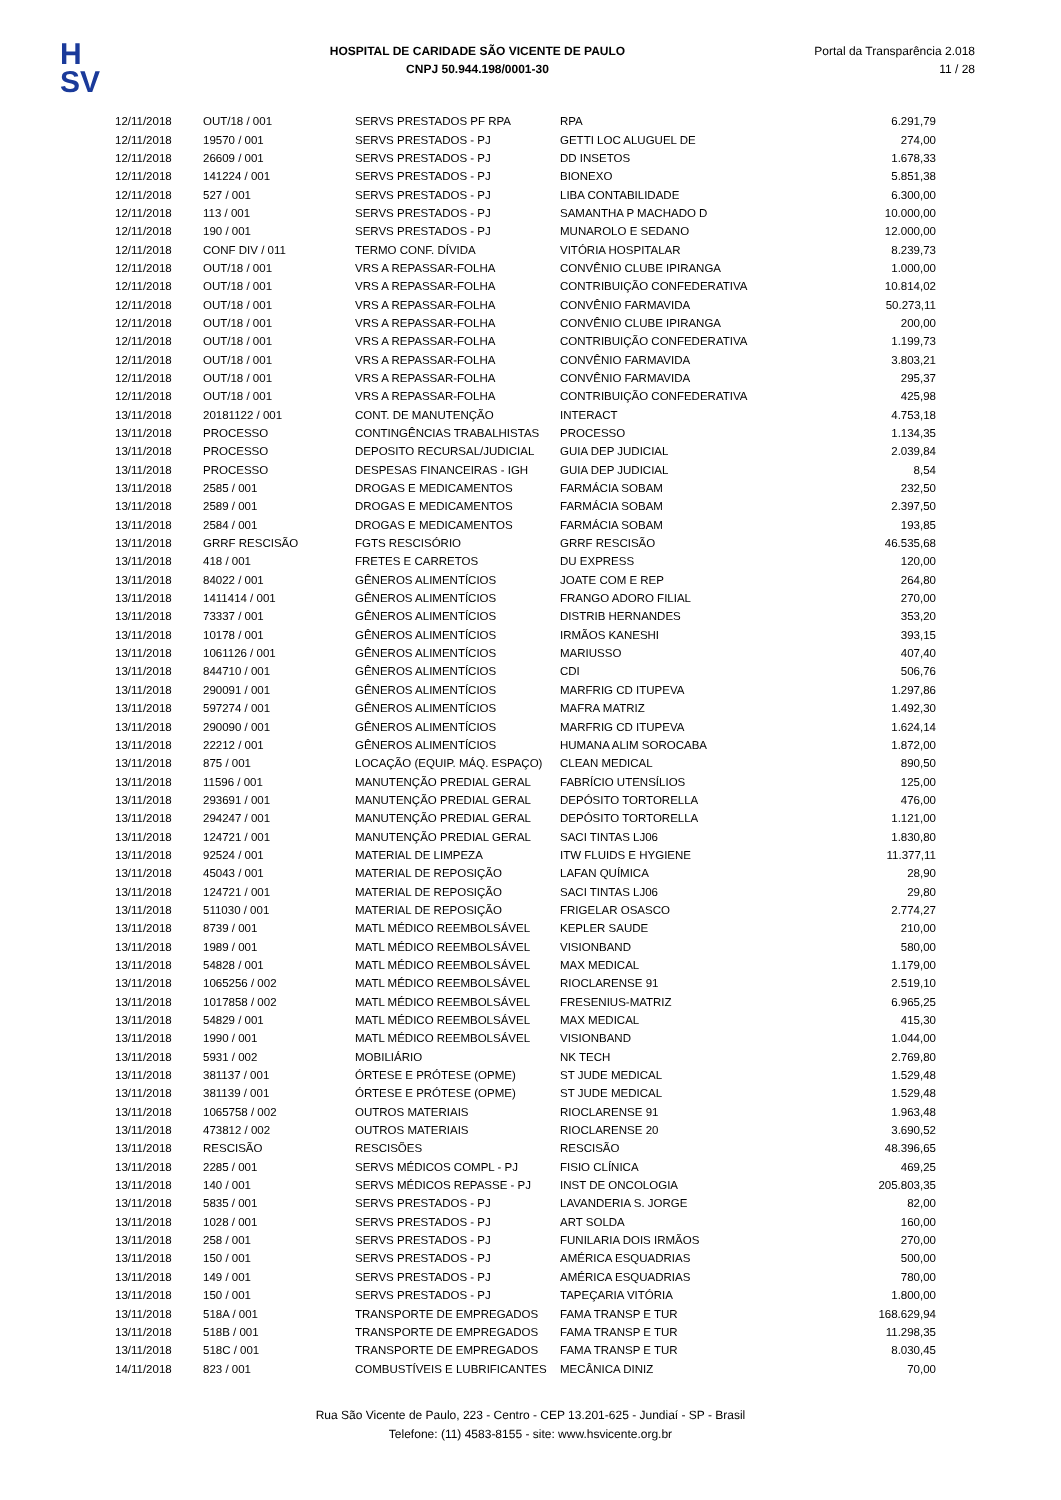H
SV
HOSPITAL DE CARIDADE SÃO VICENTE DE PAULO
CNPJ 50.944.198/0001-30
Portal da Transparência 2.018
11 / 28
| 12/11/2018 | OUT/18 / 001 | SERVS PRESTADOS PF RPA | RPA | 6.291,79 |
| 12/11/2018 | 19570 / 001 | SERVS PRESTADOS - PJ | GETTI LOC ALUGUEL DE | 274,00 |
| 12/11/2018 | 26609 / 001 | SERVS PRESTADOS - PJ | DD INSETOS | 1.678,33 |
| 12/11/2018 | 141224 / 001 | SERVS PRESTADOS - PJ | BIONEXO | 5.851,38 |
| 12/11/2018 | 527 / 001 | SERVS PRESTADOS - PJ | LIBA CONTABILIDADE | 6.300,00 |
| 12/11/2018 | 113 / 001 | SERVS PRESTADOS - PJ | SAMANTHA P MACHADO D | 10.000,00 |
| 12/11/2018 | 190 / 001 | SERVS PRESTADOS - PJ | MUNAROLO E SEDANO | 12.000,00 |
| 12/11/2018 | CONF DIV / 011 | TERMO CONF. DÍVIDA | VITÓRIA HOSPITALAR | 8.239,73 |
| 12/11/2018 | OUT/18 / 001 | VRS A REPASSAR-FOLHA | CONVÊNIO CLUBE IPIRANGA | 1.000,00 |
| 12/11/2018 | OUT/18 / 001 | VRS A REPASSAR-FOLHA | CONTRIBUIÇÃO CONFEDERATIVA | 10.814,02 |
| 12/11/2018 | OUT/18 / 001 | VRS A REPASSAR-FOLHA | CONVÊNIO FARMAVIDA | 50.273,11 |
| 12/11/2018 | OUT/18 / 001 | VRS A REPASSAR-FOLHA | CONVÊNIO CLUBE IPIRANGA | 200,00 |
| 12/11/2018 | OUT/18 / 001 | VRS A REPASSAR-FOLHA | CONTRIBUIÇÃO CONFEDERATIVA | 1.199,73 |
| 12/11/2018 | OUT/18 / 001 | VRS A REPASSAR-FOLHA | CONVÊNIO FARMAVIDA | 3.803,21 |
| 12/11/2018 | OUT/18 / 001 | VRS A REPASSAR-FOLHA | CONVÊNIO FARMAVIDA | 295,37 |
| 12/11/2018 | OUT/18 / 001 | VRS A REPASSAR-FOLHA | CONTRIBUIÇÃO CONFEDERATIVA | 425,98 |
| 13/11/2018 | 20181122 / 001 | CONT. DE MANUTENÇÃO | INTERACT | 4.753,18 |
| 13/11/2018 | PROCESSO | CONTINGÊNCIAS TRABALHISTAS | PROCESSO | 1.134,35 |
| 13/11/2018 | PROCESSO | DEPOSITO RECURSAL/JUDICIAL | GUIA DEP JUDICIAL | 2.039,84 |
| 13/11/2018 | PROCESSO | DESPESAS FINANCEIRAS - IGH | GUIA DEP JUDICIAL | 8,54 |
| 13/11/2018 | 2585 / 001 | DROGAS E MEDICAMENTOS | FARMÁCIA SOBAM | 232,50 |
| 13/11/2018 | 2589 / 001 | DROGAS E MEDICAMENTOS | FARMÁCIA SOBAM | 2.397,50 |
| 13/11/2018 | 2584 / 001 | DROGAS E MEDICAMENTOS | FARMÁCIA SOBAM | 193,85 |
| 13/11/2018 | GRRF RESCISÃO | FGTS RESCISÓRIO | GRRF RESCISÃO | 46.535,68 |
| 13/11/2018 | 418 / 001 | FRETES E CARRETOS | DU EXPRESS | 120,00 |
| 13/11/2018 | 84022 / 001 | GÊNEROS ALIMENTÍCIOS | JOATE COM E REP | 264,80 |
| 13/11/2018 | 1411414 / 001 | GÊNEROS ALIMENTÍCIOS | FRANGO ADORO FILIAL | 270,00 |
| 13/11/2018 | 73337 / 001 | GÊNEROS ALIMENTÍCIOS | DISTRIB HERNANDES | 353,20 |
| 13/11/2018 | 10178 / 001 | GÊNEROS ALIMENTÍCIOS | IRMÃOS KANESHI | 393,15 |
| 13/11/2018 | 1061126 / 001 | GÊNEROS ALIMENTÍCIOS | MARIUSSO | 407,40 |
| 13/11/2018 | 844710 / 001 | GÊNEROS ALIMENTÍCIOS | CDI | 506,76 |
| 13/11/2018 | 290091 / 001 | GÊNEROS ALIMENTÍCIOS | MARFRIG CD ITUPEVA | 1.297,86 |
| 13/11/2018 | 597274 / 001 | GÊNEROS ALIMENTÍCIOS | MAFRA MATRIZ | 1.492,30 |
| 13/11/2018 | 290090 / 001 | GÊNEROS ALIMENTÍCIOS | MARFRIG CD ITUPEVA | 1.624,14 |
| 13/11/2018 | 22212 / 001 | GÊNEROS ALIMENTÍCIOS | HUMANA ALIM SOROCABA | 1.872,00 |
| 13/11/2018 | 875 / 001 | LOCAÇÃO (EQUIP. MÁQ. ESPAÇO) | CLEAN MEDICAL | 890,50 |
| 13/11/2018 | 11596 / 001 | MANUTENÇÃO PREDIAL GERAL | FABRÍCIO UTENSÍLIOS | 125,00 |
| 13/11/2018 | 293691 / 001 | MANUTENÇÃO PREDIAL GERAL | DEPÓSITO TORTORELLA | 476,00 |
| 13/11/2018 | 294247 / 001 | MANUTENÇÃO PREDIAL GERAL | DEPÓSITO TORTORELLA | 1.121,00 |
| 13/11/2018 | 124721 / 001 | MANUTENÇÃO PREDIAL GERAL | SACI TINTAS LJ06 | 1.830,80 |
| 13/11/2018 | 92524 / 001 | MATERIAL DE LIMPEZA | ITW FLUIDS E HYGIENE | 11.377,11 |
| 13/11/2018 | 45043 / 001 | MATERIAL DE REPOSIÇÃO | LAFAN QUÍMICA | 28,90 |
| 13/11/2018 | 124721 / 001 | MATERIAL DE REPOSIÇÃO | SACI TINTAS LJ06 | 29,80 |
| 13/11/2018 | 511030 / 001 | MATERIAL DE REPOSIÇÃO | FRIGELAR OSASCO | 2.774,27 |
| 13/11/2018 | 8739 / 001 | MATL MÉDICO REEMBOLSÁVEL | KEPLER SAUDE | 210,00 |
| 13/11/2018 | 1989 / 001 | MATL MÉDICO REEMBOLSÁVEL | VISIONBAND | 580,00 |
| 13/11/2018 | 54828 / 001 | MATL MÉDICO REEMBOLSÁVEL | MAX MEDICAL | 1.179,00 |
| 13/11/2018 | 1065256 / 002 | MATL MÉDICO REEMBOLSÁVEL | RIOCLARENSE 91 | 2.519,10 |
| 13/11/2018 | 1017858 / 002 | MATL MÉDICO REEMBOLSÁVEL | FRESENIUS-MATRIZ | 6.965,25 |
| 13/11/2018 | 54829 / 001 | MATL MÉDICO REEMBOLSÁVEL | MAX MEDICAL | 415,30 |
| 13/11/2018 | 1990 / 001 | MATL MÉDICO REEMBOLSÁVEL | VISIONBAND | 1.044,00 |
| 13/11/2018 | 5931 / 002 | MOBILIÁRIO | NK TECH | 2.769,80 |
| 13/11/2018 | 381137 / 001 | ÓRTESE E PRÓTESE (OPME) | ST JUDE MEDICAL | 1.529,48 |
| 13/11/2018 | 381139 / 001 | ÓRTESE E PRÓTESE (OPME) | ST JUDE MEDICAL | 1.529,48 |
| 13/11/2018 | 1065758 / 002 | OUTROS MATERIAIS | RIOCLARENSE 91 | 1.963,48 |
| 13/11/2018 | 473812 / 002 | OUTROS MATERIAIS | RIOCLARENSE 20 | 3.690,52 |
| 13/11/2018 | RESCISÃO | RESCISÕES | RESCISÃO | 48.396,65 |
| 13/11/2018 | 2285 / 001 | SERVS MÉDICOS COMPL - PJ | FISIO CLÍNICA | 469,25 |
| 13/11/2018 | 140 / 001 | SERVS MÉDICOS REPASSE - PJ | INST DE ONCOLOGIA | 205.803,35 |
| 13/11/2018 | 5835 / 001 | SERVS PRESTADOS - PJ | LAVANDERIA S. JORGE | 82,00 |
| 13/11/2018 | 1028 / 001 | SERVS PRESTADOS - PJ | ART SOLDA | 160,00 |
| 13/11/2018 | 258 / 001 | SERVS PRESTADOS - PJ | FUNILARIA DOIS IRMÃOS | 270,00 |
| 13/11/2018 | 150 / 001 | SERVS PRESTADOS - PJ | AMÉRICA ESQUADRIAS | 500,00 |
| 13/11/2018 | 149 / 001 | SERVS PRESTADOS - PJ | AMÉRICA ESQUADRIAS | 780,00 |
| 13/11/2018 | 150 / 001 | SERVS PRESTADOS - PJ | TAPEÇARIA VITÓRIA | 1.800,00 |
| 13/11/2018 | 518A / 001 | TRANSPORTE DE EMPREGADOS | FAMA TRANSP E TUR | 168.629,94 |
| 13/11/2018 | 518B / 001 | TRANSPORTE DE EMPREGADOS | FAMA TRANSP E TUR | 11.298,35 |
| 13/11/2018 | 518C / 001 | TRANSPORTE DE EMPREGADOS | FAMA TRANSP E TUR | 8.030,45 |
| 14/11/2018 | 823 / 001 | COMBUSTÍVEIS E LUBRIFICANTES | MECÂNICA DINIZ | 70,00 |
Rua São Vicente de Paulo, 223 - Centro - CEP 13.201-625 - Jundiaí - SP - Brasil
Telefone: (11) 4583-8155 - site: www.hsvicente.org.br